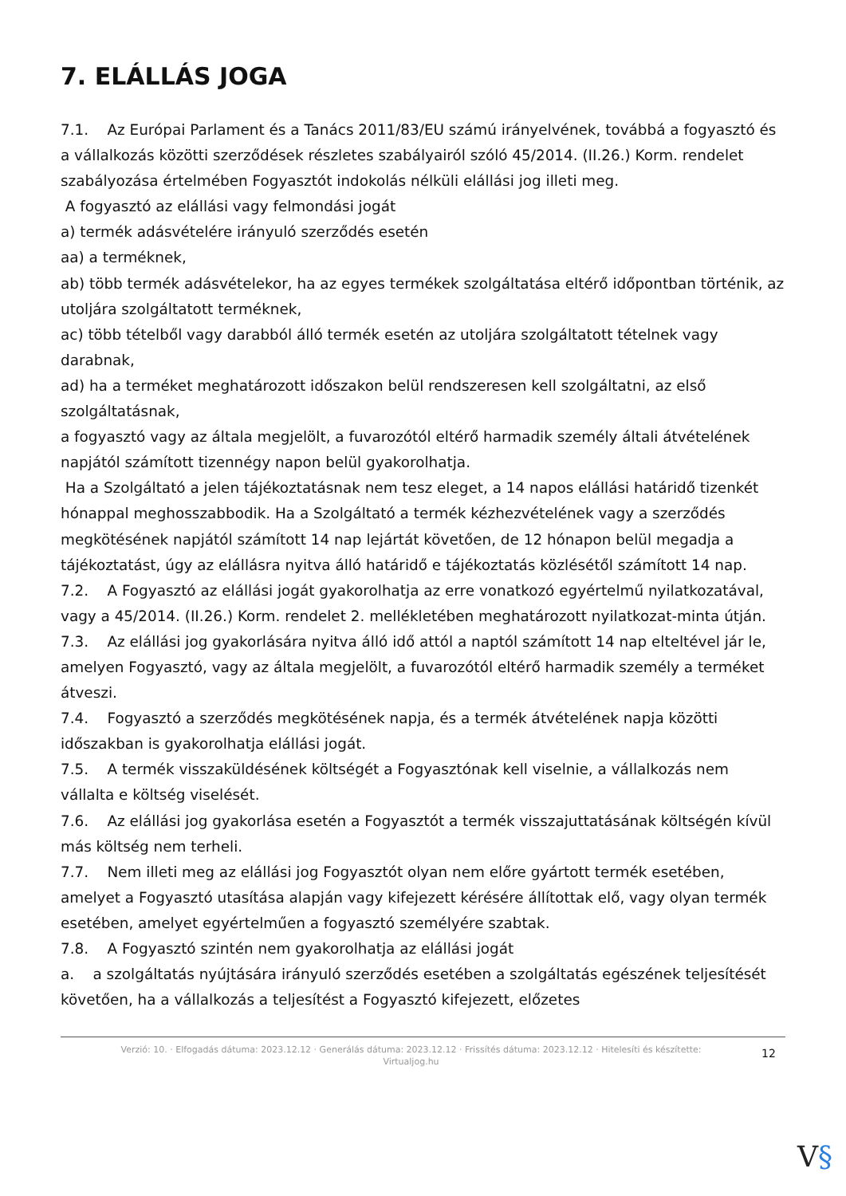7. ELÁLLÁS JOGA
7.1. Az Európai Parlament és a Tanács 2011/83/EU számú irányelvének, továbbá a fogyasztó és a vállalkozás közötti szerződések részletes szabályairól szóló 45/2014. (II.26.) Korm. rendelet szabályozása értelmében Fogyasztót indokolás nélküli elállási jog illeti meg.
A fogyasztó az elállási vagy felmondási jogát
a) termék adásvételére irányuló szerződés esetén
aa) a terméknek,
ab) több termék adásvételekor, ha az egyes termékek szolgáltatása eltérő időpontban történik, az utoljára szolgáltatott terméknek,
ac) több tételből vagy darabból álló termék esetén az utoljára szolgáltatott tételnek vagy darabnak,
ad) ha a terméket meghatározott időszakon belül rendszeresen kell szolgáltatni, az első szolgáltatásnak,
a fogyasztó vagy az általa megjelölt, a fuvarozótól eltérő harmadik személy általi átvételének napjától számított tizennégy napon belül gyakorolhatja.
Ha a Szolgáltató a jelen tájékoztatásnak nem tesz eleget, a 14 napos elállási határidő tizenkét hónappal meghosszabbodik. Ha a Szolgáltató a termék kézhezvételének vagy a szerződés megkötésének napjától számított 14 nap lejártát követően, de 12 hónapon belül megadja a tájékoztatást, úgy az elállásra nyitva álló határidő e tájékoztatás közlésétől számított 14 nap.
7.2. A Fogyasztó az elállási jogát gyakorolhatja az erre vonatkozó egyértelmű nyilatkozatával, vagy a 45/2014. (II.26.) Korm. rendelet 2. mellékletében meghatározott nyilatkozat-minta útján.
7.3. Az elállási jog gyakorlására nyitva álló idő attól a naptól számított 14 nap elteltével jár le, amelyen Fogyasztó, vagy az általa megjelölt, a fuvarozótól eltérő harmadik személy a terméket átveszi.
7.4. Fogyasztó a szerződés megkötésének napja, és a termék átvételének napja közötti időszakban is gyakorolhatja elállási jogát.
7.5. A termék visszaküldésének költségét a Fogyasztónak kell viselnie, a vállalkozás nem vállalta e költség viselését.
7.6. Az elállási jog gyakorlása esetén a Fogyasztót a termék visszajuttatásának költségén kívül más költség nem terheli.
7.7. Nem illeti meg az elállási jog Fogyasztót olyan nem előre gyártott termék esetében, amelyet a Fogyasztó utasítása alapján vagy kifejezett kérésére állítottak elő, vagy olyan termék esetében, amelyet egyértelműen a fogyasztó személyére szabtak.
7.8. A Fogyasztó szintén nem gyakorolhatja az elállási jogát
a. a szolgáltatás nyújtására irányuló szerződés esetében a szolgáltatás egészének teljesítését követően, ha a vállalkozás a teljesítést a Fogyasztó kifejezett, előzetes
Verzió: 10. · Elfogadás dátuma: 2023.12.12 · Generálás dátuma: 2023.12.12 · Frissítés dátuma: 2023.12.12 · Hitelesíti és készítette: Virtualjog.hu
12
V§